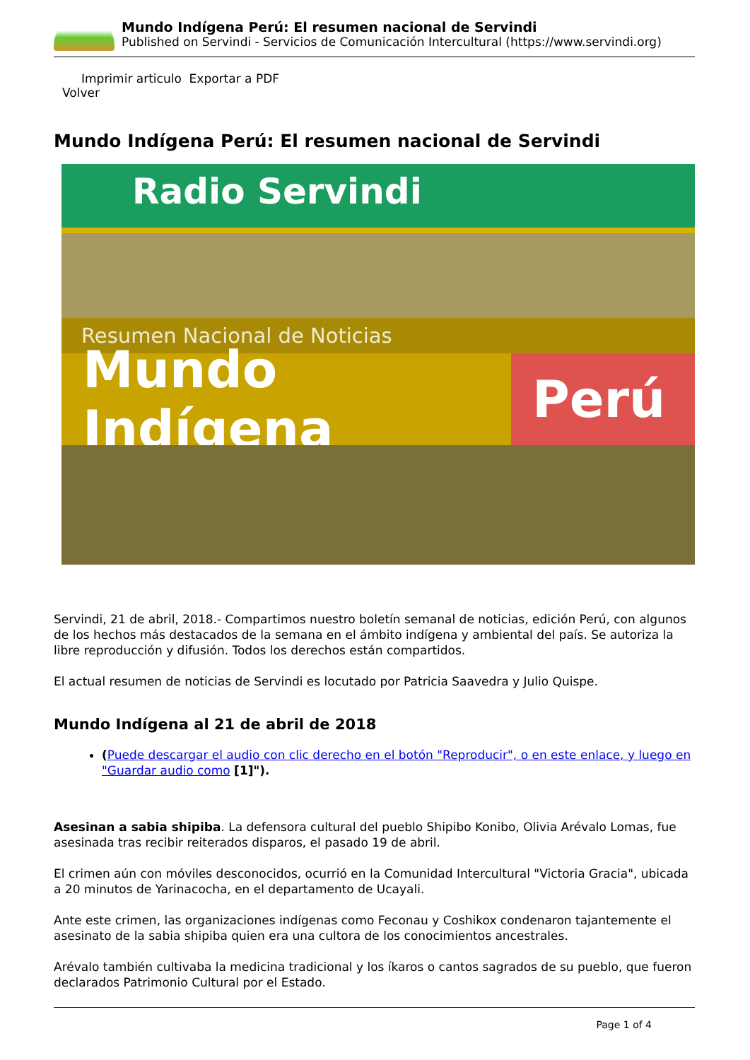Mundo Indígena Perú: El resumen nacional de Servindi
Published on Servindi - Servicios de Comunicación Intercultural (https://www.servindi.org)
Imprimir articulo Exportar a PDF
Volver
Mundo Indígena Perú: El resumen nacional de Servindi
Radio Servindi
Resumen Nacional de Noticias
Mundo Indígena Perú
Servindi, 21 de abril, 2018.- Compartimos nuestro boletín semanal de noticias, edición Perú, con algunos de los hechos más destacados de la semana en el ámbito indígena y ambiental del país. Se autoriza la libre reproducción y difusión. Todos los derechos están compartidos.
El actual resumen de noticias de Servindi es locutado por Patricia Saavedra y Julio Quispe.
Mundo Indígena al 21 de abril de 2018
(Puede descargar el audio con clic derecho en el botón "Reproducir", o en este enlace, y luego en "Guardar audio como [1]").
Asesinan a sabia shipiba. La defensora cultural del pueblo Shipibo Konibo, Olivia Arévalo Lomas, fue asesinada tras recibir reiterados disparos, el pasado 19 de abril.
El crimen aún con móviles desconocidos, ocurrió en la Comunidad Intercultural "Victoria Gracia", ubicada a 20 minutos de Yarinacocha, en el departamento de Ucayali.
Ante este crimen, las organizaciones indígenas como Feconau y Coshikox condenaron tajantemente el asesinato de la sabia shipiba quien era una cultora de los conocimientos ancestrales.
Arévalo también cultivaba la medicina tradicional y los íkaros o cantos sagrados de su pueblo, que fueron declarados Patrimonio Cultural por el Estado.
Page 1 of 4